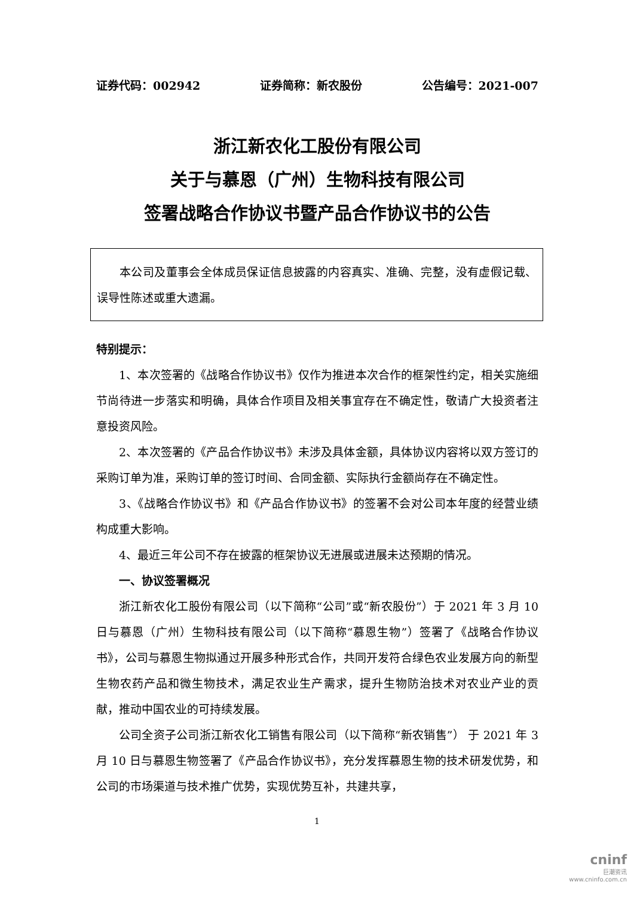证券代码：002942 证券简称：新农股份 公告编号：2021-007
浙江新农化工股份有限公司
关于与慕恩（广州）生物科技有限公司
签署战略合作协议书暨产品合作协议书的公告
本公司及董事会全体成员保证信息披露的内容真实、准确、完整，没有虚假记载、误导性陈述或重大遗漏。
特别提示：
1、本次签署的《战略合作协议书》仅作为推进本次合作的框架性约定，相关实施细节尚待进一步落实和明确，具体合作项目及相关事宜存在不确定性，敬请广大投资者注意投资风险。
2、本次签署的《产品合作协议书》未涉及具体金额，具体协议内容将以双方签订的采购订单为准，采购订单的签订时间、合同金额、实际执行金额尚存在不确定性。
3、《战略合作协议书》和《产品合作协议书》的签署不会对公司本年度的经营业绩构成重大影响。
4、最近三年公司不存在披露的框架协议无进展或进展未达预期的情况。
一、协议签署概况
浙江新农化工股份有限公司（以下简称“公司”或“新农股份”）于 2021 年 3 月 10 日与慕恩（广州）生物科技有限公司（以下简称“慕恩生物”）签署了《战略合作协议书》，公司与慕恩生物拟通过开展多种形式合作，共同开发符合绿色农业发展方向的新型生物农药产品和微生物技术，满足农业生产需求，提升生物防治技术对农业产业的贡献，推动中国农业的可持续发展。
公司全资子公司浙江新农化工销售有限公司（以下简称“新农销售”） 于 2021 年 3 月 10 日与慕恩生物签署了《产品合作协议书》，充分发挥慕恩生物的技术研发优势，和公司的市场渠道与技术推广优势，实现优势互补，共建共享，
1
cninf
巨潮资讯
www.cninfo.com.cn